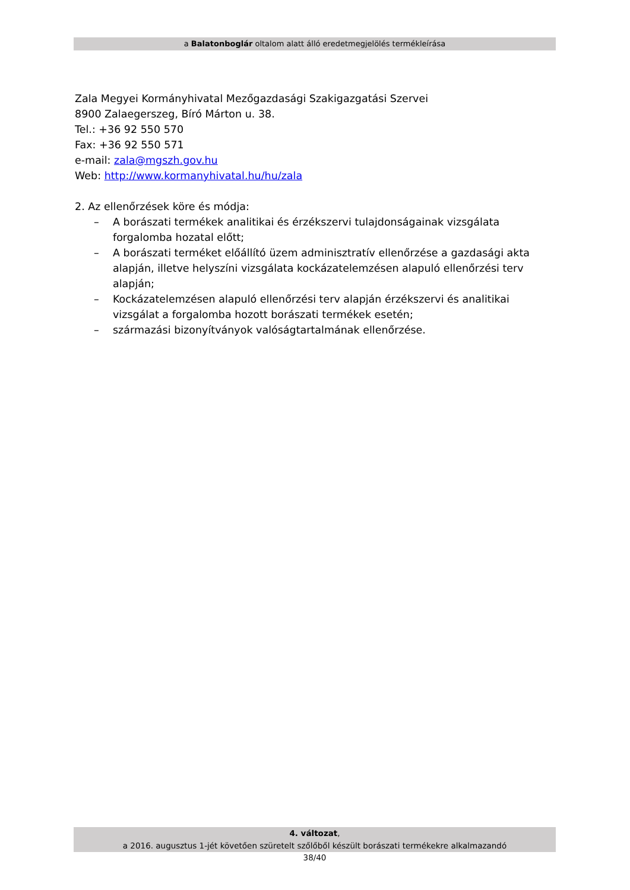a Balatonboglár oltalom alatt álló eredetmegjelölés termékleírása
Zala Megyei Kormányhivatal Mezőgazdasági Szakigazgatási Szervei
8900 Zalaegerszeg, Bíró Márton u. 38.
Tel.: +36 92 550 570
Fax: +36 92 550 571
e-mail: zala@mgszh.gov.hu
Web: http://www.kormanyhivatal.hu/hu/zala
2. Az ellenőrzések köre és módja:
– A borászati termékek analitikai és érzékszervi tulajdonságainak vizsgálata forgalomba hozatal előtt;
– A borászati terméket előállító üzem adminisztratív ellenőrzése a gazdasági akta alapján, illetve helyszíni vizsgálata kockázatelemzésen alapuló ellenőrzési terv alapján;
– Kockázatelemzésen alapuló ellenőrzési terv alapján érzékszervi és analitikai vizsgálat a forgalomba hozott borászati termékek esetén;
– származási bizonyítványok valóságtartalmának ellenőrzése.
4. változat,
a 2016. augusztus 1-jét követően szüretelt szőlőből készült borászati termékekre alkalmazandó
38/40